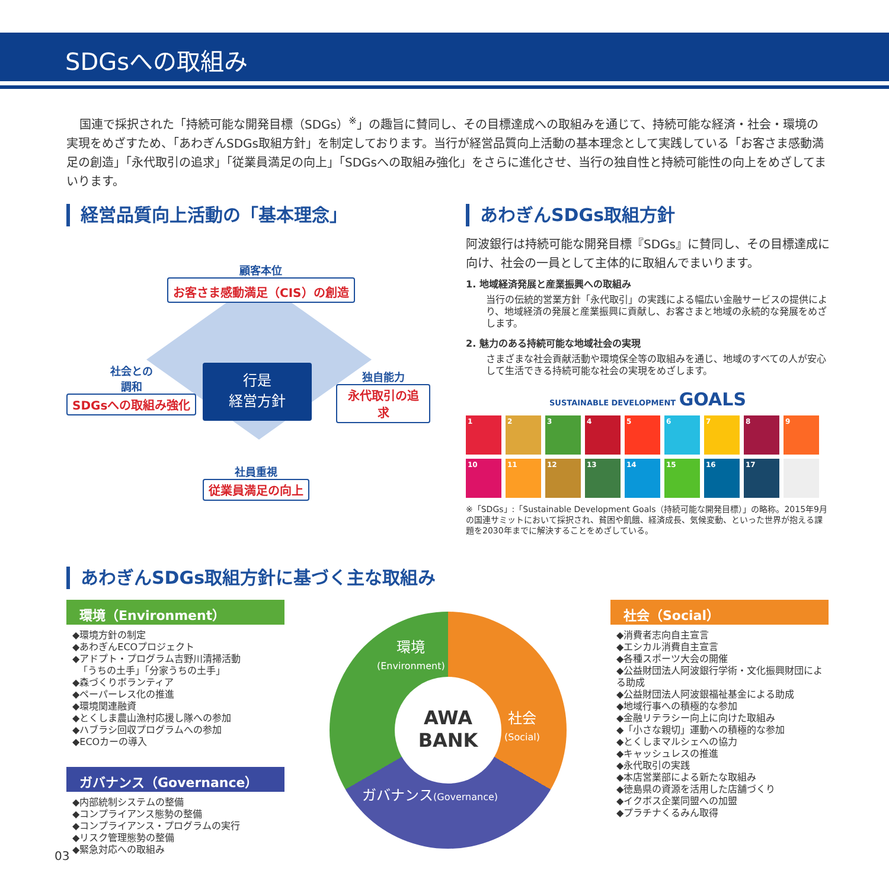SDGsへの取組み
国連で採択された「持続可能な開発目標（SDGs）<sup>※</sup>」の趣旨に賛同し、その目標達成への取組みを通じて、持続可能な経済・社会・環境の実現をめざすため、「あわぎんSDGs取組方針」を制定しております。当行が経営品質向上活動の基本理念として実践している「お客さま感動満足の創造」「永代取引の追求」「従業員満足の向上」「SDGsへの取組み強化」をさらに進化させ、当行の独自性と持続可能性の向上をめざしてまいります。
経営品質向上活動の「基本理念」
顧客本位
お客さま感動満足（CIS）の創造
社会との
調和
SDGsへの取組み強化
行是
経営方針
独自能力
永代取引の追求
社員重視
従業員満足の向上
あわぎんSDGs取組方針
阿波銀行は持続可能な開発目標『SDGs』に賛同し、その目標達成に向け、社会の一員として主体的に取組んでまいります。
1. 地域経済発展と産業振興への取組み
当行の伝統的営業方針「永代取引」の実践による幅広い金融サービスの提供により、地域経済の発展と産業振興に貢献し、お客さまと地域の永続的な発展をめざします。
2. 魅力のある持続可能な地域社会の実現
さまざまな社会貢献活動や環境保全等の取組みを通じ、地域のすべての人が安心して生活できる持続可能な社会の実現をめざします。
SUSTAINABLE DEVELOPMENT GOALS
1
2
3
4
5
6
7
8
9
10
11
12
13
14
15
16
17
※「SDGs」:「Sustainable Development Goals（持続可能な開発目標）」の略称。2015年9月の国連サミットにおいて採択され、貧困や飢餓、経済成長、気候変動、といった世界が抱える課題を2030年までに解決することをめざしている。
あわぎんSDGs取組方針に基づく主な取組み
環境（Environment）
◆環境方針の制定
◆あわぎんECOプロジェクト
◆アドプト・プログラム吉野川清掃活動
「うちの土手」「分家うちの土手」
◆森づくりボランティア
◆ペーパーレス化の推進
◆環境関連融資
◆とくしま農山漁村応援し隊への参加
◆ハブラシ回収プログラムへの参加
◆ECOカーの導入
ガバナンス（Governance）
◆内部統制システムの整備
◆コンプライアンス態勢の整備
◆コンプライアンス・プログラムの実行
◆リスク管理態勢の整備
◆緊急対応への取組み
AWA
BANK
環境
(Environment)
社会
(Social)
ガバナンス(Governance)
社会（Social）
◆消費者志向自主宣言
◆エシカル消費自主宣言
◆各種スポーツ大会の開催
◆公益財団法人阿波銀行学術・文化振興財団による助成
◆公益財団法人阿波銀福祉基金による助成
◆地域行事への積極的な参加
◆金融リテラシー向上に向けた取組み
◆「小さな親切」運動への積極的な参加
◆とくしまマルシェへの協力
◆キャッシュレスの推進
◆永代取引の実践
◆本店営業部による新たな取組み
◆徳島県の資源を活用した店舗づくり
◆イクボス企業同盟への加盟
◆プラチナくるみん取得
03